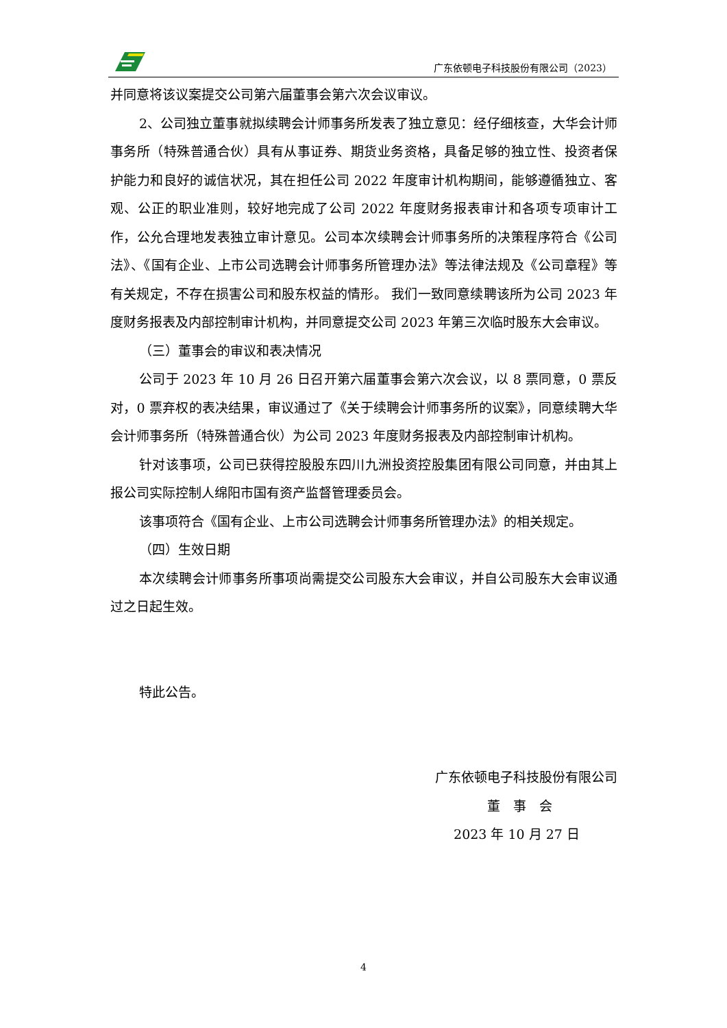广东依顿电子科技股份有限公司（2023）
并同意将该议案提交公司第六届董事会第六次会议审议。
2、公司独立董事就拟续聘会计师事务所发表了独立意见：经仔细核查，大华会计师事务所（特殊普通合伙）具有从事证券、期货业务资格，具备足够的独立性、投资者保护能力和良好的诚信状况，其在担任公司 2022 年度审计机构期间，能够遵循独立、客观、公正的职业准则，较好地完成了公司 2022 年度财务报表审计和各项专项审计工作，公允合理地发表独立审计意见。公司本次续聘会计师事务所的决策程序符合《公司法》、《国有企业、上市公司选聘会计师事务所管理办法》等法律法规及《公司章程》等有关规定，不存在损害公司和股东权益的情形。 我们一致同意续聘该所为公司 2023 年度财务报表及内部控制审计机构，并同意提交公司 2023 年第三次临时股东大会审议。
（三）董事会的审议和表决情况
公司于 2023 年 10 月 26 日召开第六届董事会第六次会议，以 8 票同意，0 票反对，0 票弃权的表决结果，审议通过了《关于续聘会计师事务所的议案》，同意续聘大华会计师事务所（特殊普通合伙）为公司 2023 年度财务报表及内部控制审计机构。
针对该事项，公司已获得控股股东四川九洲投资控股集团有限公司同意，并由其上报公司实际控制人绵阳市国有资产监督管理委员会。
该事项符合《国有企业、上市公司选聘会计师事务所管理办法》的相关规定。
（四）生效日期
本次续聘会计师事务所事项尚需提交公司股东大会审议，并自公司股东大会审议通过之日起生效。
特此公告。
广东依顿电子科技股份有限公司
董　事　会
2023 年 10 月 27 日
4